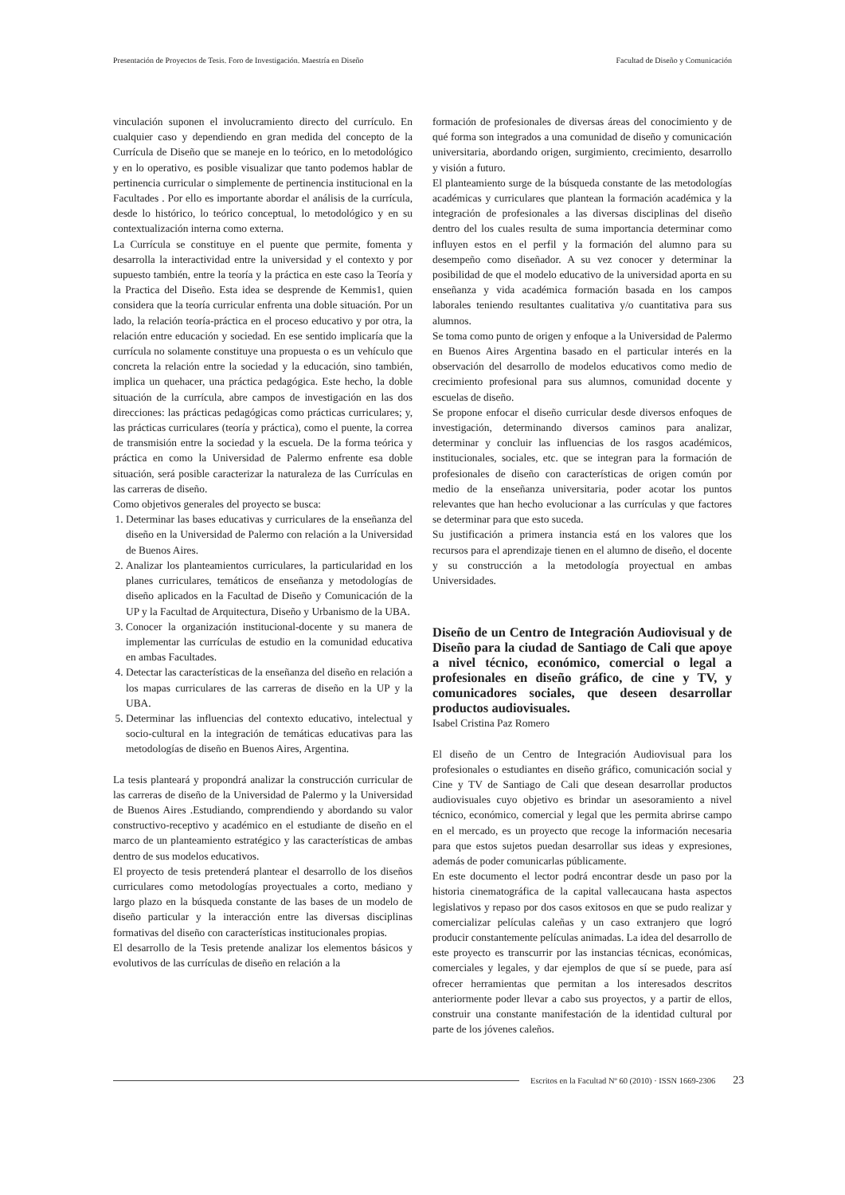Presentación de Proyectos de Tesis. Foro de Investigación. Maestría en Diseño Facultad de Diseño y Comunicación
vinculación suponen el involucramiento directo del currículo. En cualquier caso y dependiendo en gran medida del concepto de la Currícula de Diseño que se maneje en lo teórico, en lo metodológico y en lo operativo, es posible visualizar que tanto podemos hablar de pertinencia curricular o simplemente de pertinencia institucional en la Facultades . Por ello es importante abordar el análisis de la currícula, desde lo histórico, lo teórico conceptual, lo metodológico y en su contextualización interna como externa.
La Currícula se constituye en el puente que permite, fomenta y desarrolla la interactividad entre la universidad y el contexto y por supuesto también, entre la teoría y la práctica en este caso la Teoría y la Practica del Diseño. Esta idea se desprende de Kemmis1, quien considera que la teoría curricular enfrenta una doble situación. Por un lado, la relación teoría-práctica en el proceso educativo y por otra, la relación entre educación y sociedad. En ese sentido implicaría que la currícula no solamente constituye una propuesta o es un vehículo que concreta la relación entre la sociedad y la educación, sino también, implica un quehacer, una práctica pedagógica. Este hecho, la doble situación de la currícula, abre campos de investigación en las dos direcciones: las prácticas pedagógicas como prácticas curriculares; y, las prácticas curriculares (teoría y práctica), como el puente, la correa de transmisión entre la sociedad y la escuela. De la forma teórica y práctica en como la Universidad de Palermo enfrente esa doble situación, será posible caracterizar la naturaleza de las Currículas en las carreras de diseño.
Como objetivos generales del proyecto se busca:
1. Determinar las bases educativas y curriculares de la enseñanza del diseño en la Universidad de Palermo con relación a la Universidad de Buenos Aires.
2. Analizar los planteamientos curriculares, la particularidad en los planes curriculares, temáticos de enseñanza y metodologías de diseño aplicados en la Facultad de Diseño y Comunicación de la UP y la Facultad de Arquitectura, Diseño y Urbanismo de la UBA.
3. Conocer la organización institucional-docente y su manera de implementar las currículas de estudio en la comunidad educativa en ambas Facultades.
4. Detectar las características de la enseñanza del diseño en relación a los mapas curriculares de las carreras de diseño en la UP y la UBA.
5. Determinar las influencias del contexto educativo, intelectual y socio-cultural en la integración de temáticas educativas para las metodologías de diseño en Buenos Aires, Argentina.
La tesis planteará y propondrá analizar la construcción curricular de las carreras de diseño de la Universidad de Palermo y la Universidad de Buenos Aires .Estudiando, comprendiendo y abordando su valor constructivo-receptivo y académico en el estudiante de diseño en el marco de un planteamiento estratégico y las características de ambas dentro de sus modelos educativos.
El proyecto de tesis pretenderá plantear el desarrollo de los diseños curriculares como metodologías proyectuales a corto, mediano y largo plazo en la búsqueda constante de las bases de un modelo de diseño particular y la interacción entre las diversas disciplinas formativas del diseño con características institucionales propias.
El desarrollo de la Tesis pretende analizar los elementos básicos y evolutivos de las currículas de diseño en relación a la
formación de profesionales de diversas áreas del conocimiento y de qué forma son integrados a una comunidad de diseño y comunicación universitaria, abordando origen, surgimiento, crecimiento, desarrollo y visión a futuro.
El planteamiento surge de la búsqueda constante de las metodologías académicas y curriculares que plantean la formación académica y la integración de profesionales a las diversas disciplinas del diseño dentro del los cuales resulta de suma importancia determinar como influyen estos en el perfil y la formación del alumno para su desempeño como diseñador. A su vez conocer y determinar la posibilidad de que el modelo educativo de la universidad aporta en su enseñanza y vida académica formación basada en los campos laborales teniendo resultantes cualitativa y/o cuantitativa para sus alumnos.
Se toma como punto de origen y enfoque a la Universidad de Palermo en Buenos Aires Argentina basado en el particular interés en la observación del desarrollo de modelos educativos como medio de crecimiento profesional para sus alumnos, comunidad docente y escuelas de diseño.
Se propone enfocar el diseño curricular desde diversos enfoques de investigación, determinando diversos caminos para analizar, determinar y concluir las influencias de los rasgos académicos, institucionales, sociales, etc. que se integran para la formación de profesionales de diseño con características de origen común por medio de la enseñanza universitaria, poder acotar los puntos relevantes que han hecho evolucionar a las currículas y que factores se determinar para que esto suceda.
Su justificación a primera instancia está en los valores que los recursos para el aprendizaje tienen en el alumno de diseño, el docente y su construcción a la metodología proyectual en ambas Universidades.
Diseño de un Centro de Integración Audiovisual y de Diseño para la ciudad de Santiago de Cali que apoye a nivel técnico, económico, comercial o legal a profesionales en diseño gráfico, de cine y TV, y comunicadores sociales, que deseen desarrollar productos audiovisuales.
Isabel Cristina Paz Romero
El diseño de un Centro de Integración Audiovisual para los profesionales o estudiantes en diseño gráfico, comunicación social y Cine y TV de Santiago de Cali que desean desarrollar productos audiovisuales cuyo objetivo es brindar un asesoramiento a nivel técnico, económico, comercial y legal que les permita abrirse campo en el mercado, es un proyecto que recoge la información necesaria para que estos sujetos puedan desarrollar sus ideas y expresiones, además de poder comunicarlas públicamente.
En este documento el lector podrá encontrar desde un paso por la historia cinematográfica de la capital vallecaucana hasta aspectos legislativos y repaso por dos casos exitosos en que se pudo realizar y comercializar películas caleñas y un caso extranjero que logró producir constantemente películas animadas. La idea del desarrollo de este proyecto es transcurrir por las instancias técnicas, económicas, comerciales y legales, y dar ejemplos de que sí se puede, para así ofrecer herramientas que permitan a los interesados descritos anteriormente poder llevar a cabo sus proyectos, y a partir de ellos, construir una constante manifestación de la identidad cultural por parte de los jóvenes caleños.
Escritos en la Facultad Nº 60 (2010) · ISSN 1669-2306 23